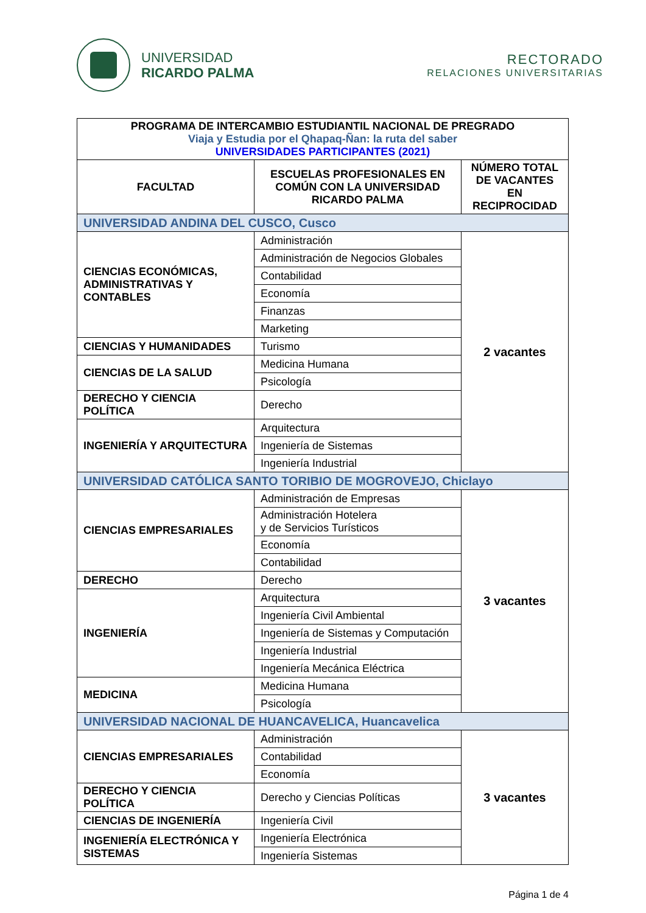UNIVERSIDAD
RICARDO PALMA
RECTORADO
RELACIONES UNIVERSITARIAS
| PROGRAMA DE INTERCAMBIO ESTUDIANTIL NACIONAL DE PREGRADO Viaja y Estudia por el Qhapaq-Ñan: la ruta del saber UNIVERSIDADES PARTICIPANTES (2021) | | |
| FACULTAD | ESCUELAS PROFESIONALES EN COMÚN CON LA UNIVERSIDAD RICARDO PALMA | NÚMERO TOTAL DE VACANTES EN RECIPROCIDAD |
| UNIVERSIDAD ANDINA DEL CUSCO, Cusco | | |
| CIENCIAS ECONÓMICAS, ADMINISTRATIVAS Y CONTABLES | Administración | 2 vacantes |
| | Administración de Negocios Globales | |
| | Contabilidad | |
| | Economía | |
| | Finanzas | |
| | Marketing | |
| CIENCIAS Y HUMANIDADES | Turismo | |
| CIENCIAS DE LA SALUD | Medicina Humana | |
| | Psicología | |
| DERECHO Y CIENCIA POLÍTICA | Derecho | |
| INGENIERÍA Y ARQUITECTURA | Arquitectura | |
| | Ingeniería de Sistemas | |
| | Ingeniería Industrial | |
| UNIVERSIDAD CATÓLICA SANTO TORIBIO DE MOGROVEJO, Chiclayo | | |
| CIENCIAS EMPRESARIALES | Administración de Empresas | 3 vacantes |
| | Administración Hotelera y de Servicios Turísticos | |
| | Economía | |
| | Contabilidad | |
| DERECHO | Derecho | |
| INGENIERÍA | Arquitectura | |
| | Ingeniería Civil Ambiental | |
| | Ingeniería de Sistemas y Computación | |
| | Ingeniería Industrial | |
| | Ingeniería Mecánica Eléctrica | |
| MEDICINA | Medicina Humana | |
| | Psicología | |
| UNIVERSIDAD NACIONAL DE HUANCAVELICA, Huancavelica | | |
| CIENCIAS EMPRESARIALES | Administración | 3 vacantes |
| | Contabilidad | |
| | Economía | |
| DERECHO Y CIENCIA POLÍTICA | Derecho y Ciencias Políticas | |
| CIENCIAS DE INGENIERÍA | Ingeniería Civil | |
| INGENIERÍA ELECTRÓNICA Y SISTEMAS | Ingeniería Electrónica | |
| | Ingeniería Sistemas | |
Página 1 de 4